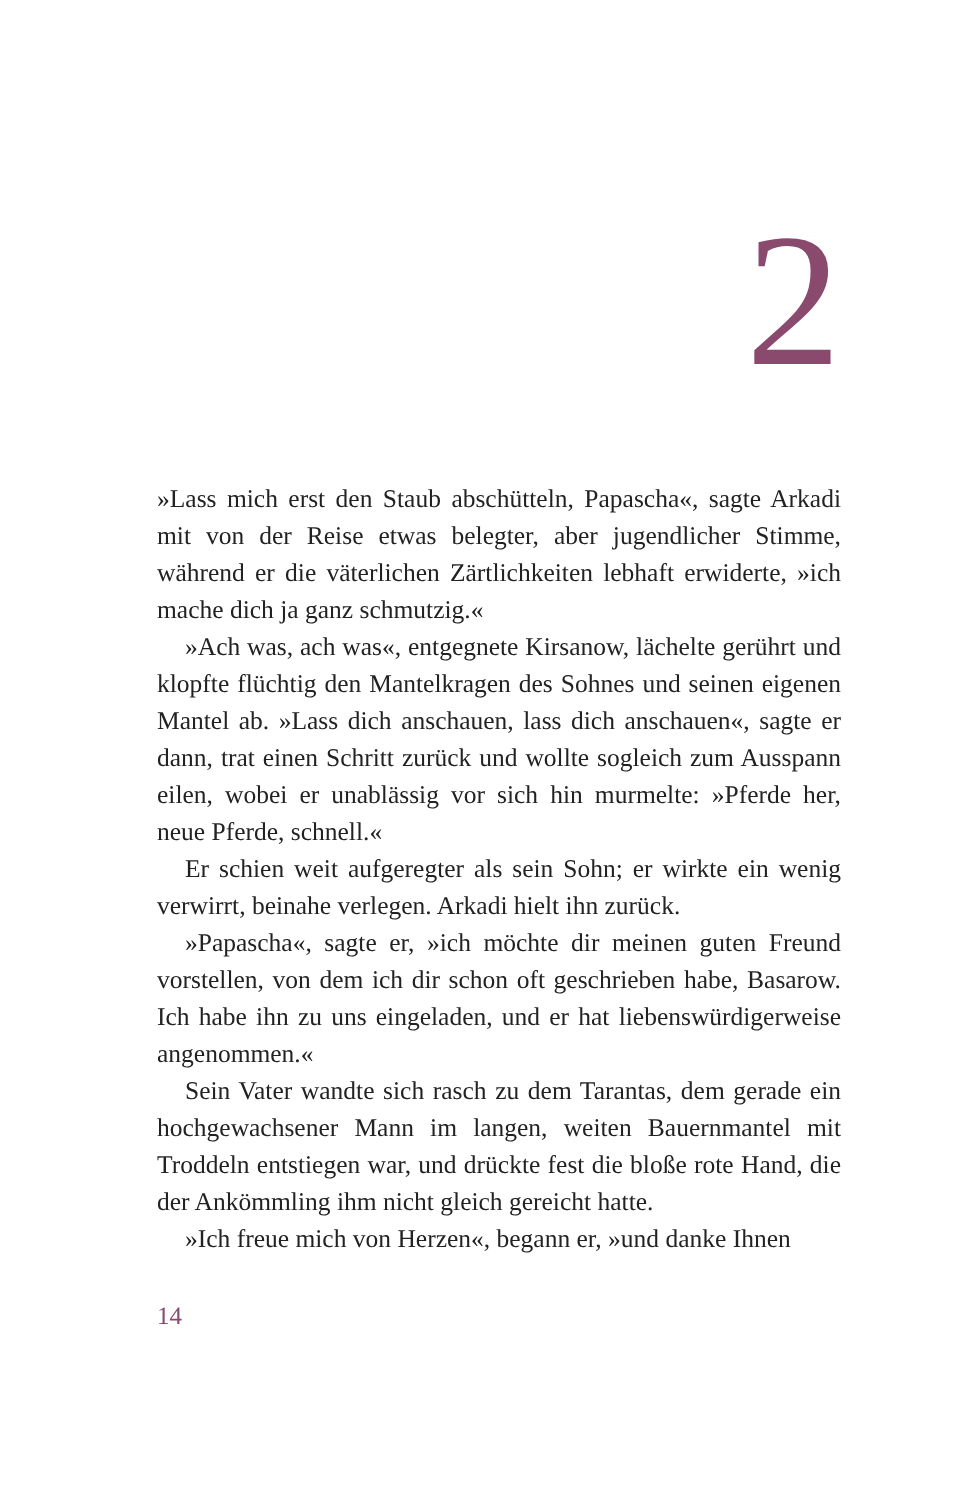2
»Lass mich erst den Staub abschütteln, Papascha«, sagte Arkadi mit von der Reise etwas belegter, aber jugendlicher Stimme, während er die väterlichen Zärtlichkeiten lebhaft erwiderte, »ich mache dich ja ganz schmutzig.«
»Ach was, ach was«, entgegnete Kirsanow, lächelte gerührt und klopfte flüchtig den Mantelkragen des Sohnes und seinen eigenen Mantel ab. »Lass dich anschauen, lass dich anschauen«, sagte er dann, trat einen Schritt zurück und wollte sogleich zum Ausspann eilen, wobei er unablässig vor sich hin murmelte: »Pferde her, neue Pferde, schnell.«
Er schien weit aufgeregter als sein Sohn; er wirkte ein wenig verwirrt, beinahe verlegen. Arkadi hielt ihn zurück.
»Papascha«, sagte er, »ich möchte dir meinen guten Freund vorstellen, von dem ich dir schon oft geschrieben habe, Basarow. Ich habe ihn zu uns eingeladen, und er hat liebenswürdigerweise angenommen.«
Sein Vater wandte sich rasch zu dem Tarantas, dem gerade ein hochgewachsener Mann im langen, weiten Bauernmantel mit Troddeln entstiegen war, und drückte fest die bloße rote Hand, die der Ankömmling ihm nicht gleich gereicht hatte.
»Ich freue mich von Herzen«, begann er, »und danke Ihnen
14